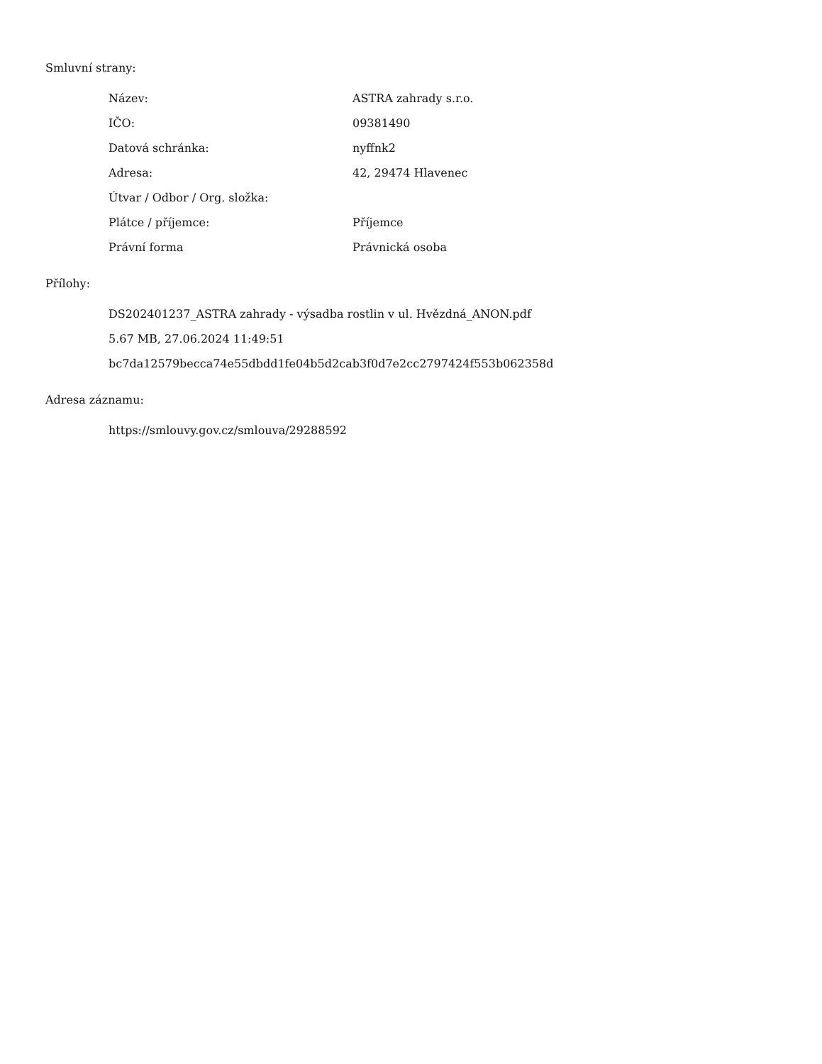Smluvní strany:
| Název: | ASTRA zahrady s.r.o. |
| IČO: | 09381490 |
| Datová schránka: | nyffnk2 |
| Adresa: | 42, 29474 Hlavenec |
| Útvar / Odbor / Org. složka: | |
| Plátce / příjemce: | Příjemce |
| Právní forma | Právnická osoba |
Přílohy:
DS202401237_ASTRA zahrady - výsadba rostlin v ul. Hvězdná_ANON.pdf
5.67 MB, 27.06.2024 11:49:51
bc7da12579becca74e55dbdd1fe04b5d2cab3f0d7e2cc2797424f553b062358d
Adresa záznamu:
https://smlouvy.gov.cz/smlouva/29288592